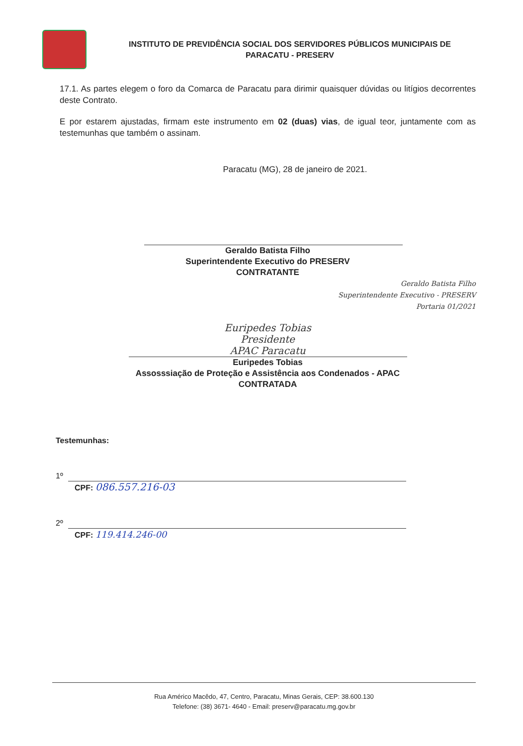INSTITUTO DE PREVIDÊNCIA SOCIAL DOS SERVIDORES PÚBLICOS MUNICIPAIS DE PARACATU - PRESERV
17.1. As partes elegem o foro da Comarca de Paracatu para dirimir quaisquer dúvidas ou litígios decorrentes deste Contrato.
E por estarem ajustadas, firmam este instrumento em 02 (duas) vias, de igual teor, juntamente com as testemunhas que também o assinam.
Paracatu (MG), 28 de janeiro de 2021.
Geraldo Batista Filho
Superintendente Executivo do PRESERV
CONTRATANTE
Geraldo Batista Filho
Superintendente Executivo - PRESERV
Portaria 01/2021
Euripedes Tobias
Presidente
APAC Paracatu
Euripedes Tobias
Assosssiação de Proteção e Assistência aos Condenados - APAC
CONTRATADA
Testemunhas:
1º
CPF: 086.557.216-03
2º
CPF: 119.414.246-00
Rua Américo Macêdo, 47, Centro, Paracatu, Minas Gerais, CEP: 38.600.130
Telefone: (38) 3671- 4640 - Email: preserv@paracatu.mg.gov.br